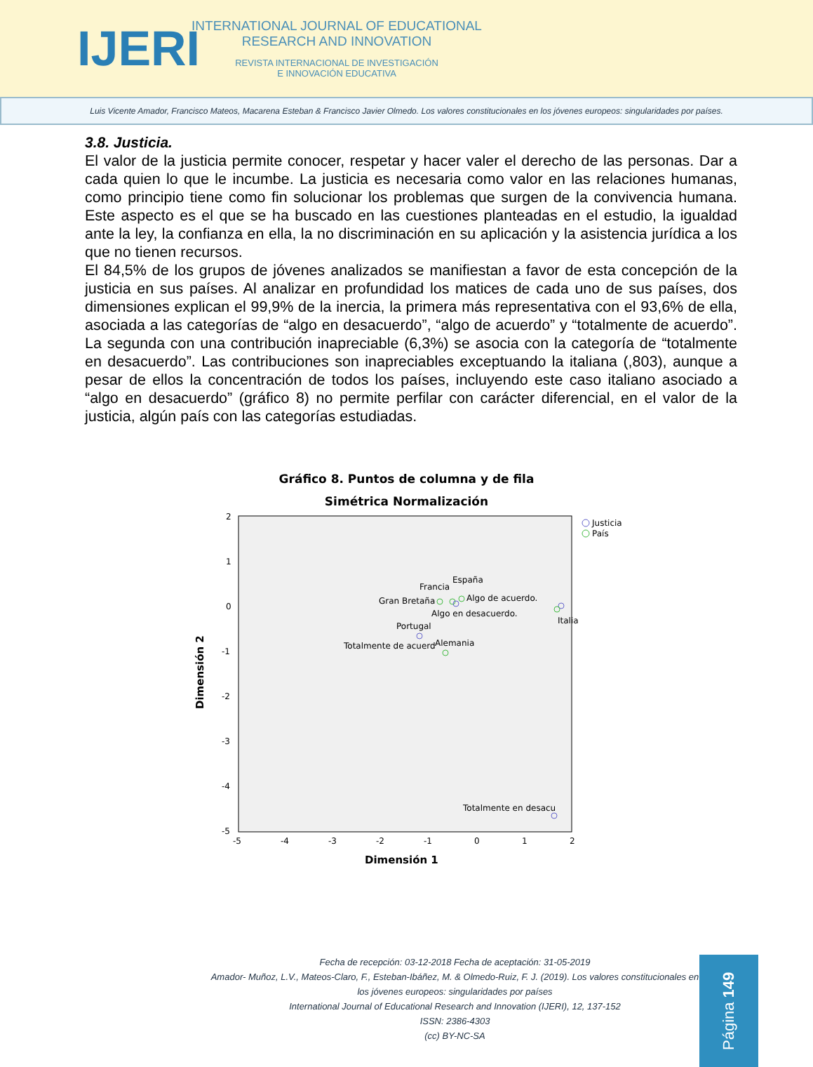IJERI
INTERNATIONAL JOURNAL OF EDUCATIONAL
RESEARCH AND INNOVATION
REVISTA INTERNACIONAL DE INVESTIGACIÓN
E INNOVACIÓN EDUCATIVA
Luis Vicente Amador, Francisco Mateos, Macarena Esteban & Francisco Javier Olmedo. Los valores constitucionales en los jóvenes europeos: singularidades por países.
3.8. Justicia.
El valor de la justicia permite conocer, respetar y hacer valer el derecho de las personas. Dar a cada quien lo que le incumbe. La justicia es necesaria como valor en las relaciones humanas, como principio tiene como fin solucionar los problemas que surgen de la convivencia humana. Este aspecto es el que se ha buscado en las cuestiones planteadas en el estudio, la igualdad ante la ley, la confianza en ella, la no discriminación en su aplicación y la asistencia jurídica a los que no tienen recursos.
El 84,5% de los grupos de jóvenes analizados se manifiestan a favor de esta concepción de la justicia en sus países. Al analizar en profundidad los matices de cada uno de sus países, dos dimensiones explican el 99,9% de la inercia, la primera más representativa con el 93,6% de ella, asociada a las categorías de “algo en desacuerdo”, “algo de acuerdo” y “totalmente de acuerdo”. La segunda con una contribución inapreciable (6,3%) se asocia con la categoría de “totalmente en desacuerdo”. Las contribuciones son inapreciables exceptuando la italiana (,803), aunque a pesar de ellos la concentración de todos los países, incluyendo este caso italiano asociado a “algo en desacuerdo” (gráfico 8) no permite perfilar con carácter diferencial, en el valor de la justicia, algún país con las categorías estudiadas.
Gráfico 8. Puntos de columna y de fila
Simétrica Normalización
Dimensión 2
2
1
0
-1
-2
-3
-4
-5
-5
-4
-3
-2
-1
0
1
2
Dimensión 1
Justicia
País
España
Francia
Algo de acuerdo.
Gran Bretaña
Algo en desacuerdo.
Italia
Portugal
Totalmente de acuerd
Alemania
Totalmente en desacu
Fecha de recepción: 03-12-2018 Fecha de aceptación: 31-05-2019
Amador- Muñoz, L.V., Mateos-Claro, F., Esteban-Ibáñez, M. & Olmedo-Ruiz, F. J. (2019). Los valores constitucionales en los jóvenes europeos: singularidades por países
International Journal of Educational Research and Innovation (IJERI), 12, 137-152
ISSN: 2386-4303
(cc) BY-NC-SA
Página 149